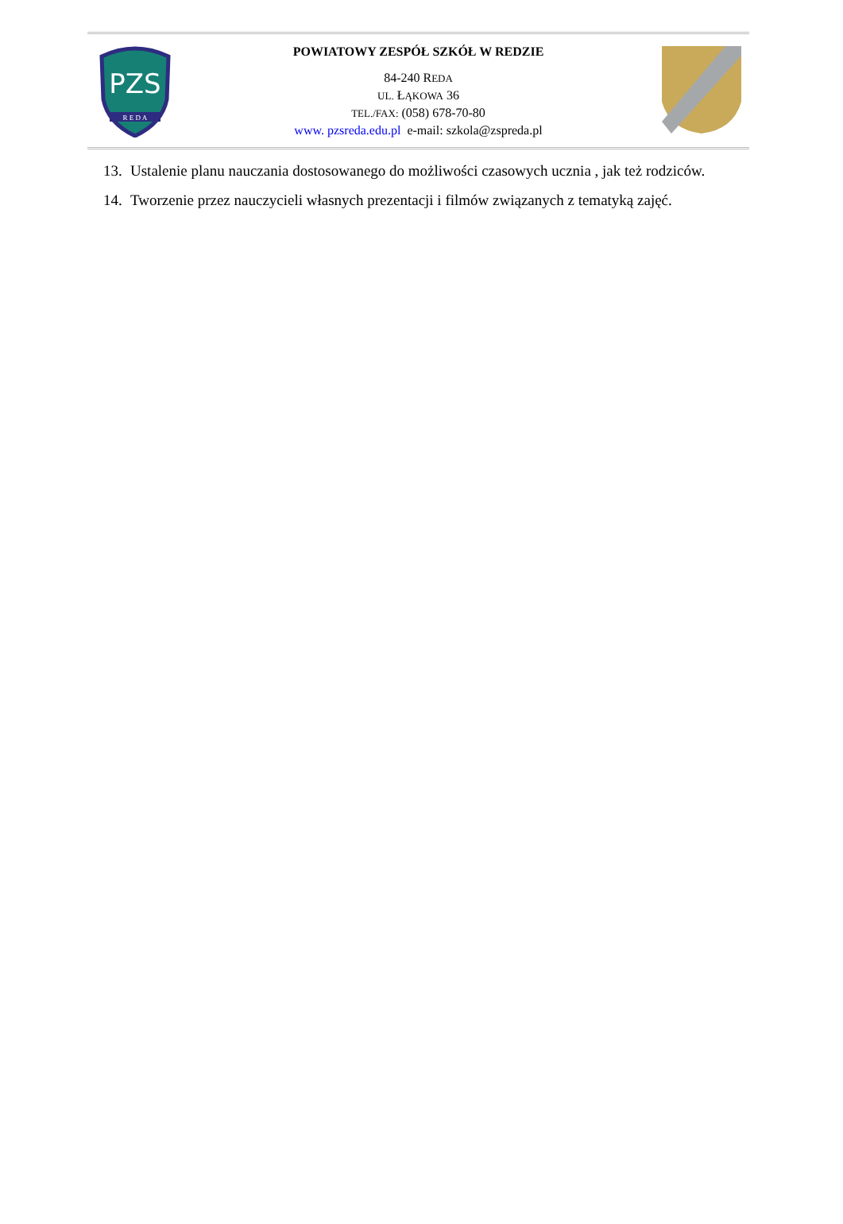PZS
R E D A
POWIATOWY ZESPÓŁ SZKÓŁ W REDZIE
84-240 REDA
UL. ŁĄKOWA 36
TEL./FAX: (058) 678-70-80
www. pzsreda.edu.pl e-mail: szkola@zspreda.pl
13. Ustalenie planu nauczania dostosowanego do możliwości czasowych ucznia , jak też rodziców.
14. Tworzenie przez nauczycieli własnych prezentacji i filmów związanych z tematyką zajęć.